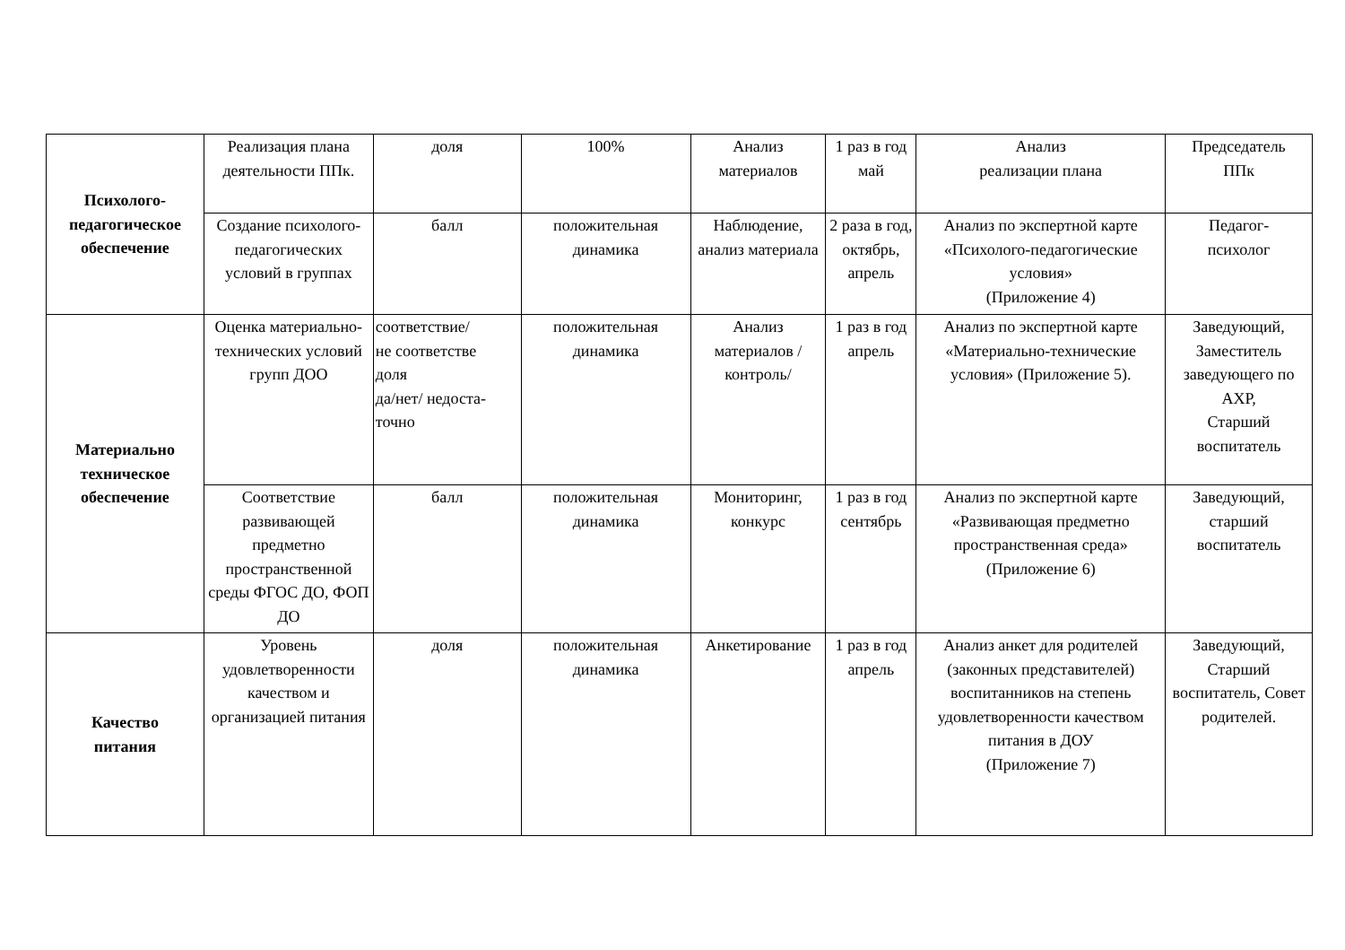| Психолого- педагогическое обеспечение | Реализация плана деятельности ППк. | доля | 100% | Анализ материалов | 1 раз в год май | Анализ реализации плана | Председатель ППк |
| | Создание психолого-педагогических условий в группах | балл | положительная динамика | Наблюдение, анализ материала | 2 раза в год, октябрь, апрель | Анализ по экспертной карте «Психолого-педагогические условия» (Приложение 4) | Педагог- психолог |
| Материально техническое обеспечение | Оценка материально-технических условий групп ДОО | соответствие/ не соответстве доля да/нет/ недоста- точно | положительная динамика | Анализ материалов /контроль/ | 1 раз в год апрель | Анализ по экспертной карте «Материально-технические условия» (Приложение 5). | Заведующий, Заместитель заведующего по АХР, Старший воспитатель |
| | Соответствие развивающей предметно пространственной среды ФГОС ДО, ФОП ДО | балл | положительная динамика | Мониторинг, конкурс | 1 раз в год сентябрь | Анализ по экспертной карте «Развивающая предметно пространственная среда» (Приложение 6) | Заведующий, старший воспитатель |
| Качество питания | Уровень удовлетворенности качеством и организацией питания | доля | положительная динамика | Анкетирование | 1 раз в год апрель | Анализ анкет для родителей (законных представителей) воспитанников на степень удовлетворенности качеством питания в ДОУ (Приложение 7) | Заведующий, Старший воспитатель, Совет родителей. |